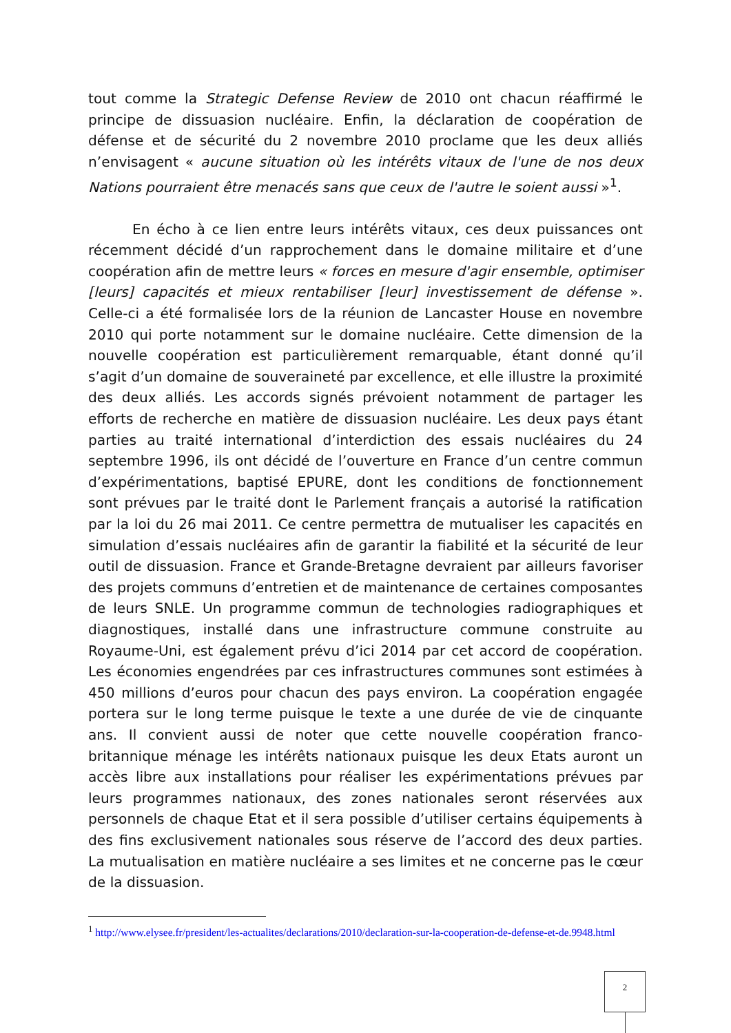tout comme la Strategic Defense Review de 2010 ont chacun réaffirmé le principe de dissuasion nucléaire. Enfin, la déclaration de coopération de défense et de sécurité du 2 novembre 2010 proclame que les deux alliés n’envisagent « aucune situation où les intérêts vitaux de l'une de nos deux Nations pourraient être menacés sans que ceux de l'autre le soient aussi »<sup>1</sup>.
En écho à ce lien entre leurs intérêts vitaux, ces deux puissances ont récemment décidé d’un rapprochement dans le domaine militaire et d’une coopération afin de mettre leurs « forces en mesure d'agir ensemble, optimiser [leurs] capacités et mieux rentabiliser [leur] investissement de défense ». Celle-ci a été formalisée lors de la réunion de Lancaster House en novembre 2010 qui porte notamment sur le domaine nucléaire. Cette dimension de la nouvelle coopération est particulièrement remarquable, étant donné qu’il s’agit d’un domaine de souveraineté par excellence, et elle illustre la proximité des deux alliés. Les accords signés prévoient notamment de partager les efforts de recherche en matière de dissuasion nucléaire. Les deux pays étant parties au traité international d’interdiction des essais nucléaires du 24 septembre 1996, ils ont décidé de l’ouverture en France d’un centre commun d’expérimentations, baptisé EPURE, dont les conditions de fonctionnement sont prévues par le traité dont le Parlement français a autorisé la ratification par la loi du 26 mai 2011. Ce centre permettra de mutualiser les capacités en simulation d’essais nucléaires afin de garantir la fiabilité et la sécurité de leur outil de dissuasion. France et Grande-Bretagne devraient par ailleurs favoriser des projets communs d’entretien et de maintenance de certaines composantes de leurs SNLE. Un programme commun de technologies radiographiques et diagnostiques, installé dans une infrastructure commune construite au Royaume-Uni, est également prévu d’ici 2014 par cet accord de coopération. Les économies engendrées par ces infrastructures communes sont estimées à 450 millions d’euros pour chacun des pays environ. La coopération engagée portera sur le long terme puisque le texte a une durée de vie de cinquante ans. Il convient aussi de noter que cette nouvelle coopération franco-britannique ménage les intérêts nationaux puisque les deux Etats auront un accès libre aux installations pour réaliser les expérimentations prévues par leurs programmes nationaux, des zones nationales seront réservées aux personnels de chaque Etat et il sera possible d’utiliser certains équipements à des fins exclusivement nationales sous réserve de l’accord des deux parties. La mutualisation en matière nucléaire a ses limites et ne concerne pas le cœur de la dissuasion.
<sup>1</sup> http://www.elysee.fr/president/les-actualites/declarations/2010/declaration-sur-la-cooperation-de-defense-et-de.9948.html
2